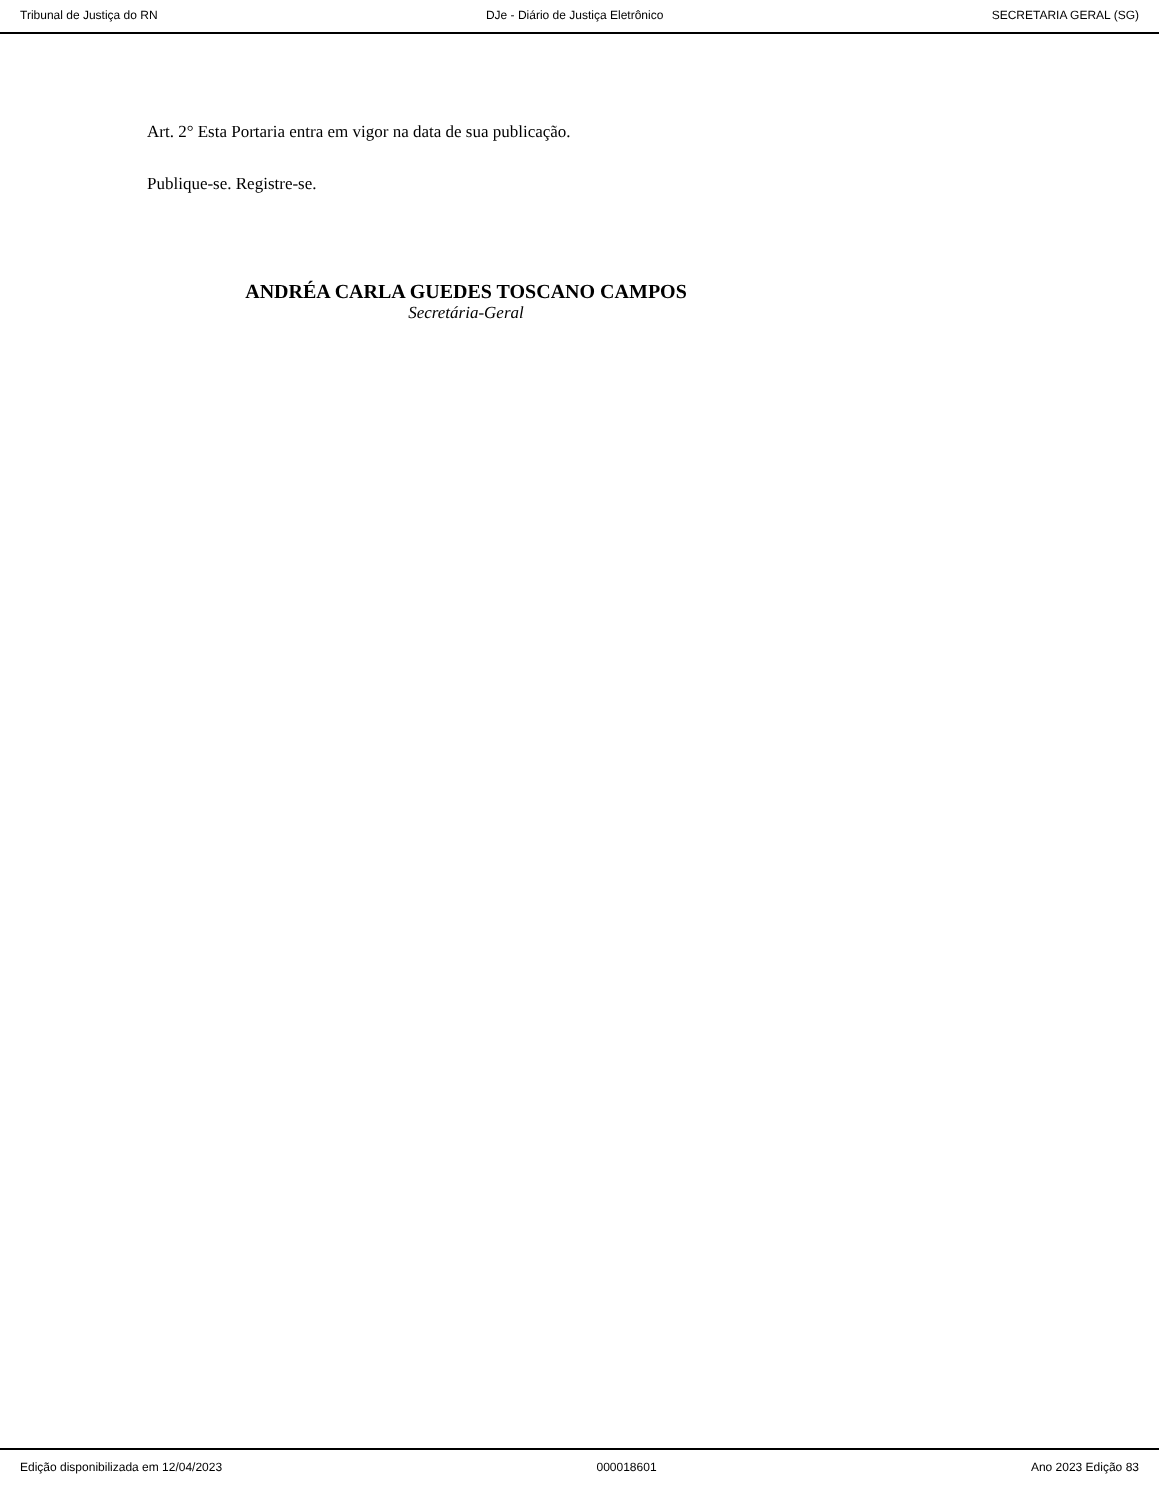Tribunal de Justiça do RN DJe - Diário de Justiça Eletrônico SECRETARIA GERAL (SG)
Art. 2° Esta Portaria entra em vigor na data de sua publicação.
Publique-se. Registre-se.
ANDRÉA CARLA GUEDES TOSCANO CAMPOS
Secretária-Geral
Edição disponibilizada em 12/04/2023 000018601 Ano 2023 Edição 83